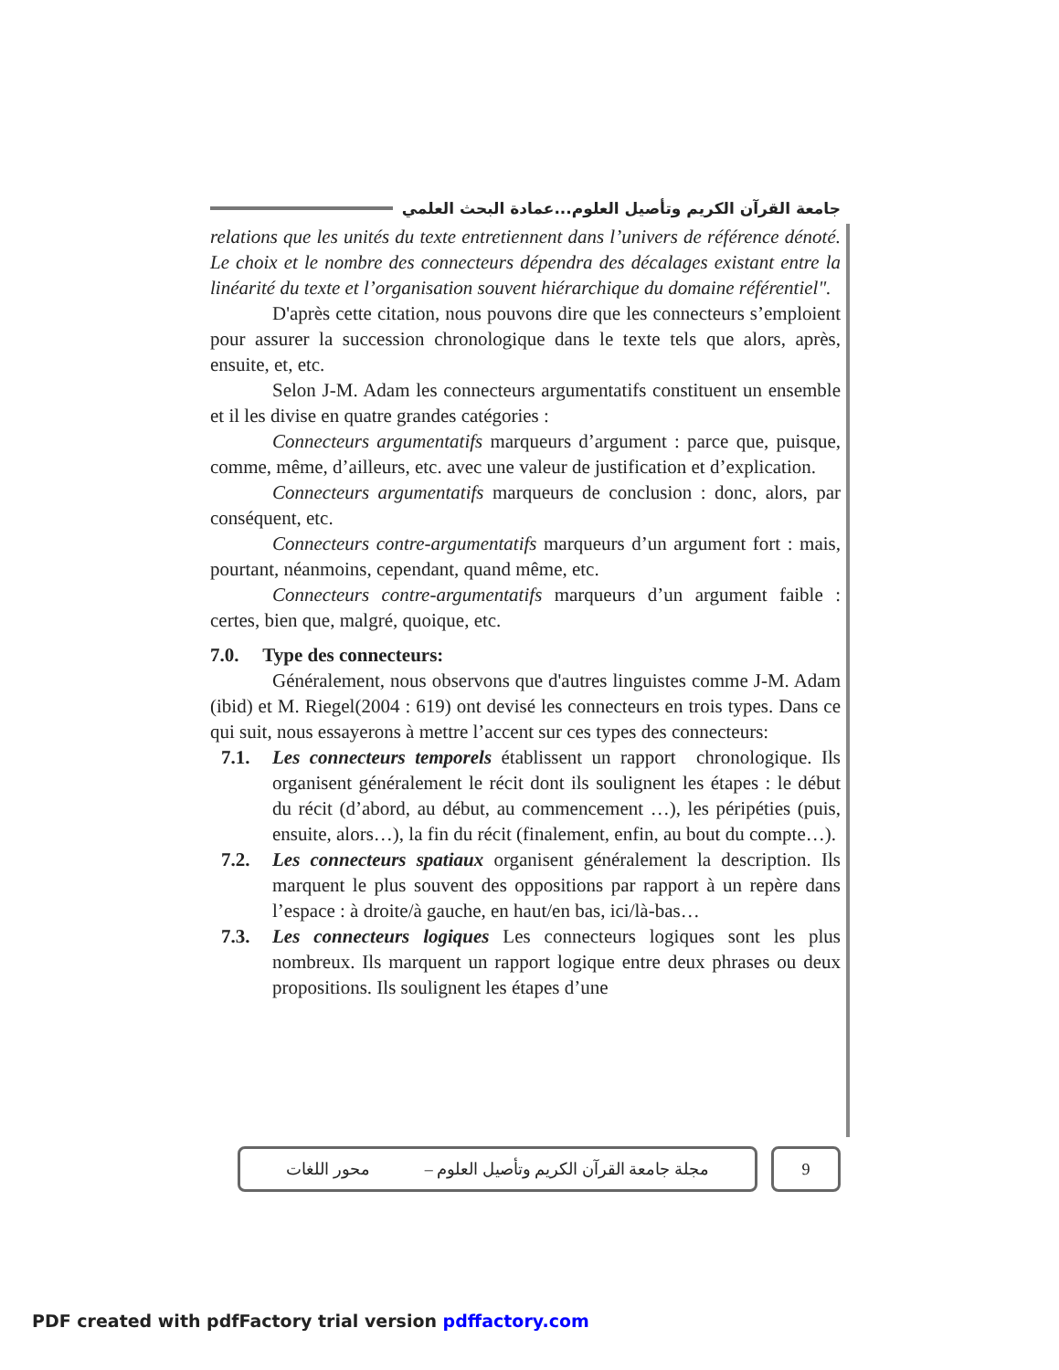جامعة القرآن الكريم وتأصيل العلوم...عمادة البحث العلمي
relations que les unités du texte entretiennent dans l’univers de référence dénoté. Le choix et le nombre des connecteurs dépendra des décalages existant entre la linéarité du texte et l’organisation souvent hiérarchique du domaine référentiel".
D'après cette citation, nous pouvons dire que les connecteurs s’emploient pour assurer la succession chronologique dans le texte tels que alors, après, ensuite, et, etc.
Selon J-M. Adam les connecteurs argumentatifs constituent un ensemble et il les divise en quatre grandes catégories :
Connecteurs argumentatifs marqueurs d’argument : parce que, puisque, comme, même, d’ailleurs, etc. avec une valeur de justification et d’explication.
Connecteurs argumentatifs marqueurs de conclusion : donc, alors, par conséquent, etc.
Connecteurs contre-argumentatifs marqueurs d’un argument fort : mais, pourtant, néanmoins, cependant, quand même, etc.
Connecteurs contre-argumentatifs marqueurs d’un argument faible : certes, bien que, malgré, quoique, etc.
7.0. Type des connecteurs:
Généralement, nous observons que d'autres linguistes comme J-M. Adam (ibid) et M. Riegel(2004 : 619) ont devisé les connecteurs en trois types. Dans ce qui suit, nous essayerons à mettre l’accent sur ces types des connecteurs:
7.1. Les connecteurs temporels établissent un rapport chronologique. Ils organisent généralement le récit dont ils soulignent les étapes : le début du récit (d’abord, au début, au commencement …), les péripéties (puis, ensuite, alors…), la fin du récit (finalement, enfin, au bout du compte…).
7.2. Les connecteurs spatiaux organisent généralement la description. Ils marquent le plus souvent des oppositions par rapport à un repère dans l’espace : à droite/à gauche, en haut/en bas, ici/là-bas…
7.3. Les connecteurs logiques Les connecteurs logiques sont les plus nombreux. Ils marquent un rapport logique entre deux phrases ou deux propositions. Ils soulignent les étapes d’une
مجلة جامعة القرآن الكريم وتأصيل العلوم – محور اللغات
9
PDF created with pdfFactory trial version pdffactory.com